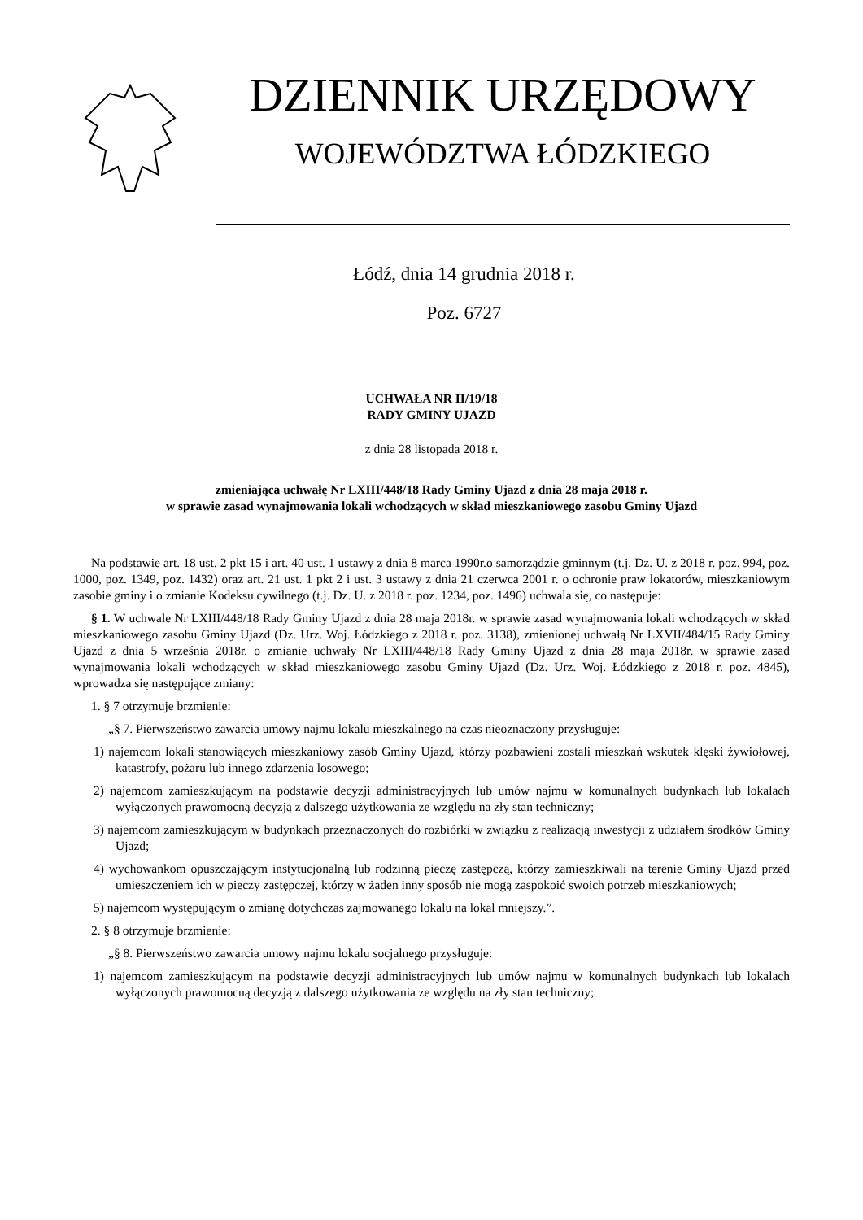DZIENNIK URZĘDOWY
WOJEWÓDZTWA ŁÓDZKIEGO
Łódź, dnia 14 grudnia 2018 r.
Poz. 6727
UCHWAŁA NR II/19/18
RADY GMINY UJAZD
z dnia 28 listopada 2018 r.
zmieniająca uchwałę Nr LXIII/448/18 Rady Gminy Ujazd z dnia 28 maja 2018 r.
w sprawie zasad wynajmowania lokali wchodzących w skład mieszkaniowego zasobu Gminy Ujazd
Na podstawie art. 18 ust. 2 pkt 15 i art. 40 ust. 1 ustawy z dnia 8 marca 1990r.o samorządzie gminnym (t.j. Dz. U. z 2018 r. poz. 994, poz. 1000, poz. 1349, poz. 1432) oraz art. 21 ust. 1 pkt 2 i ust. 3 ustawy z dnia 21 czerwca 2001 r. o ochronie praw lokatorów, mieszkaniowym zasobie gminy i o zmianie Kodeksu cywilnego (t.j. Dz. U. z 2018 r. poz. 1234, poz. 1496) uchwala się, co następuje:
§ 1. W uchwale Nr LXIII/448/18 Rady Gminy Ujazd z dnia 28 maja 2018r. w sprawie zasad wynajmowania lokali wchodzących w skład mieszkaniowego zasobu Gminy Ujazd (Dz. Urz. Woj. Łódzkiego z 2018 r. poz. 3138), zmienionej uchwałą Nr LXVII/484/15 Rady Gminy Ujazd z dnia 5 września 2018r. o zmianie uchwały Nr LXIII/448/18 Rady Gminy Ujazd z dnia 28 maja 2018r. w sprawie zasad wynajmowania lokali wchodzących w skład mieszkaniowego zasobu Gminy Ujazd (Dz. Urz. Woj. Łódzkiego z 2018 r. poz. 4845), wprowadza się następujące zmiany:
1. § 7 otrzymuje brzmienie:
„§ 7. Pierwszeństwo zawarcia umowy najmu lokalu mieszkalnego na czas nieoznaczony przysługuje:
1) najemcom lokali stanowiących mieszkaniowy zasób Gminy Ujazd, którzy pozbawieni zostali mieszkań wskutek klęski żywiołowej, katastrofy, pożaru lub innego zdarzenia losowego;
2) najemcom zamieszkującym na podstawie decyzji administracyjnych lub umów najmu w komunalnych budynkach lub lokalach wyłączonych prawomocną decyzją z dalszego użytkowania ze względu na zły stan techniczny;
3) najemcom zamieszkującym w budynkach przeznaczonych do rozbiórki w związku z realizacją inwestycji z udziałem środków Gminy Ujazd;
4) wychowankom opuszczającym instytucjonalną lub rodzinną pieczę zastępczą, którzy zamieszkiwali na terenie Gminy Ujazd przed umieszczeniem ich w pieczy zastępczej, którzy w żaden inny sposób nie mogą zaspokoić swoich potrzeb mieszkaniowych;
5) najemcom występującym o zmianę dotychczas zajmowanego lokalu na lokal mniejszy.”.
2. § 8 otrzymuje brzmienie:
„§ 8. Pierwszeństwo zawarcia umowy najmu lokalu socjalnego przysługuje:
1) najemcom zamieszkującym na podstawie decyzji administracyjnych lub umów najmu w komunalnych budynkach lub lokalach wyłączonych prawomocną decyzją z dalszego użytkowania ze względu na zły stan techniczny;